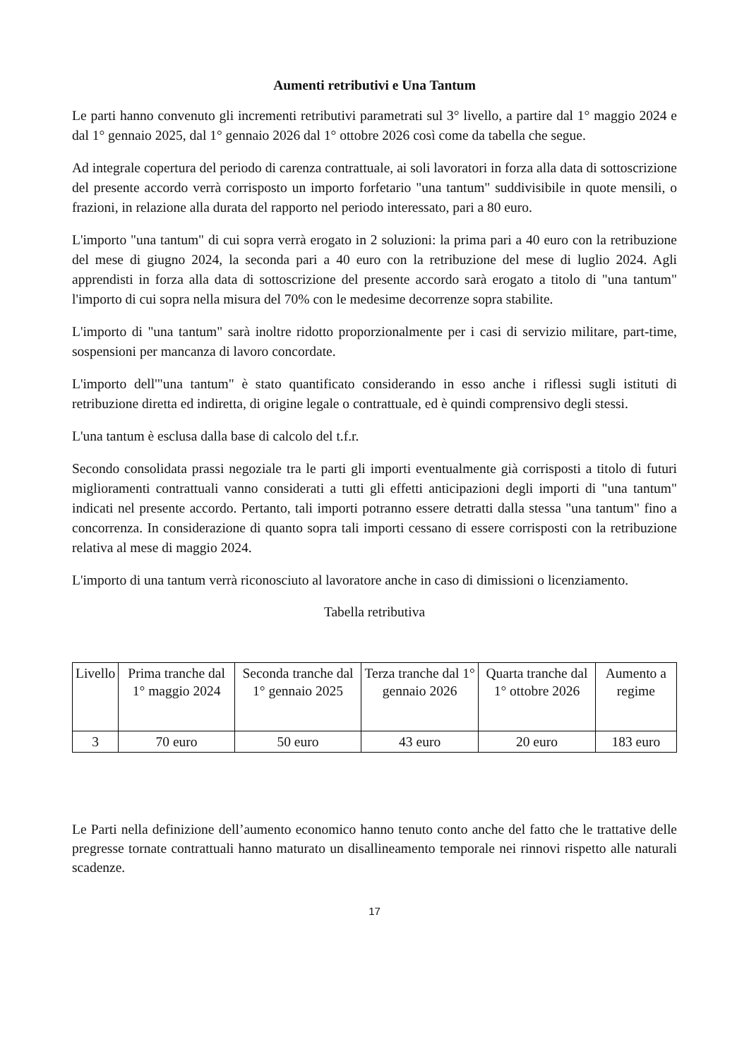Aumenti retributivi e Una Tantum
Le parti hanno convenuto gli incrementi retributivi parametrati sul 3° livello, a partire dal 1° maggio 2024 e dal 1° gennaio 2025, dal 1° gennaio 2026 dal 1° ottobre 2026 così come da tabella che segue.
Ad integrale copertura del periodo di carenza contrattuale, ai soli lavoratori in forza alla data di sottoscrizione del presente accordo verrà corrisposto un importo forfetario "una tantum" suddivisibile in quote mensili, o frazioni, in relazione alla durata del rapporto nel periodo interessato, pari a 80 euro.
L'importo "una tantum" di cui sopra verrà erogato in 2 soluzioni: la prima pari a 40 euro con la retribuzione del mese di giugno 2024, la seconda pari a 40 euro con la retribuzione del mese di luglio 2024. Agli apprendisti in forza alla data di sottoscrizione del presente accordo sarà erogato a titolo di "una tantum" l'importo di cui sopra nella misura del 70% con le medesime decorrenze sopra stabilite.
L'importo di "una tantum" sarà inoltre ridotto proporzionalmente per i casi di servizio militare, part-time, sospensioni per mancanza di lavoro concordate.
L'importo dell'"una tantum" è stato quantificato considerando in esso anche i riflessi sugli istituti di retribuzione diretta ed indiretta, di origine legale o contrattuale, ed è quindi comprensivo degli stessi.
L'una tantum è esclusa dalla base di calcolo del t.f.r.
Secondo consolidata prassi negoziale tra le parti gli importi eventualmente già corrisposti a titolo di futuri miglioramenti contrattuali vanno considerati a tutti gli effetti anticipazioni degli importi di "una tantum" indicati nel presente accordo. Pertanto, tali importi potranno essere detratti dalla stessa "una tantum" fino a concorrenza. In considerazione di quanto sopra tali importi cessano di essere corrisposti con la retribuzione relativa al mese di maggio 2024.
L'importo di una tantum verrà riconosciuto al lavoratore anche in caso di dimissioni o licenziamento.
Tabella retributiva
| Livello | Prima tranche dal 1° maggio 2024 | Seconda tranche dal 1° gennaio 2025 | Terza tranche dal 1° gennaio 2026 | Quarta tranche dal 1° ottobre 2026 | Aumento a regime |
| --- | --- | --- | --- | --- | --- |
| 3 | 70 euro | 50 euro | 43 euro | 20 euro | 183 euro |
Le Parti nella definizione dell’aumento economico hanno tenuto conto anche del fatto che le trattative delle pregresse tornate contrattuali hanno maturato un disallineamento temporale nei rinnovi rispetto alle naturali scadenze.
17